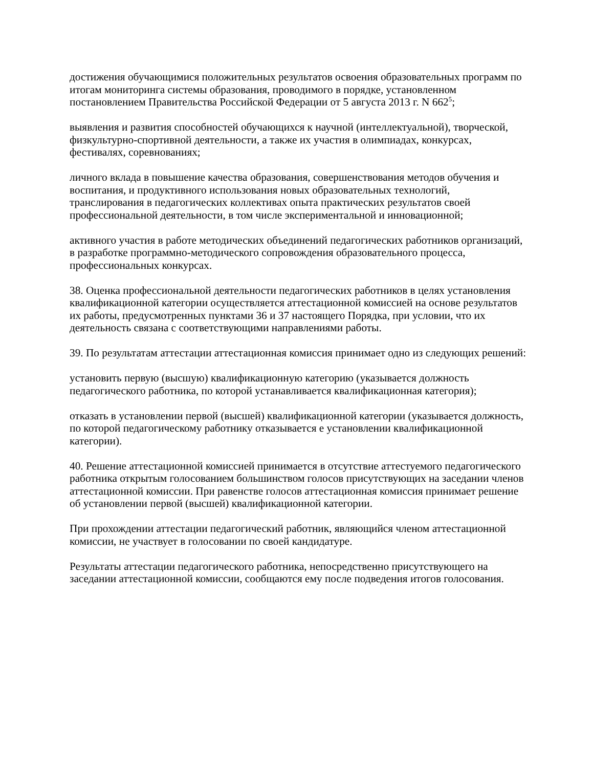достижения обучающимися положительных результатов освоения образовательных программ по итогам мониторинга системы образования, проводимого в порядке, установленном постановлением Правительства Российской Федерации от 5 августа 2013 г. N 662<sup>5</sup>;
выявления и развития способностей обучающихся к научной (интеллектуальной), творческой, физкультурно-спортивной деятельности, а также их участия в олимпиадах, конкурсах, фестивалях, соревнованиях;
личного вклада в повышение качества образования, совершенствования методов обучения и воспитания, и продуктивного использования новых образовательных технологий, транслирования в педагогических коллективах опыта практических результатов своей профессиональной деятельности, в том числе экспериментальной и инновационной;
активного участия в работе методических объединений педагогических работников организаций, в разработке программно-методического сопровождения образовательного процесса, профессиональных конкурсах.
38. Оценка профессиональной деятельности педагогических работников в целях установления квалификационной категории осуществляется аттестационной комиссией на основе результатов их работы, предусмотренных пунктами 36 и 37 настоящего Порядка, при условии, что их деятельность связана с соответствующими направлениями работы.
39. По результатам аттестации аттестационная комиссия принимает одно из следующих решений:
установить первую (высшую) квалификационную категорию (указывается должность педагогического работника, по которой устанавливается квалификационная категория);
отказать в установлении первой (высшей) квалификационной категории (указывается должность, по которой педагогическому работнику отказывается е установлении квалификационной категории).
40. Решение аттестационной комиссией принимается в отсутствие аттестуемого педагогического работника открытым голосованием большинством голосов присутствующих на заседании членов аттестационной комиссии. При равенстве голосов аттестационная комиссия принимает решение об установлении первой (высшей) квалификационной категории.
При прохождении аттестации педагогический работник, являющийся членом аттестационной комиссии, не участвует в голосовании по своей кандидатуре.
Результаты аттестации педагогического работника, непосредственно присутствующего на заседании аттестационной комиссии, сообщаются ему после подведения итогов голосования.